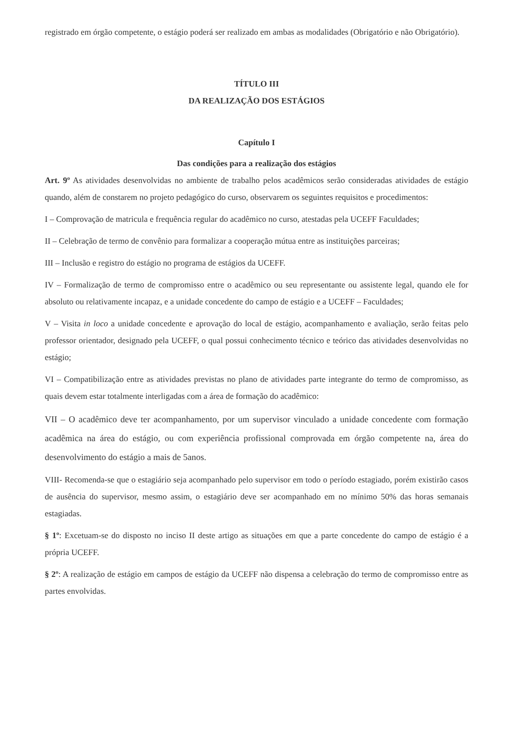registrado em órgão competente, o estágio poderá ser realizado em ambas as modalidades (Obrigatório e não Obrigatório).
TÍTULO III
DA REALIZAÇÃO DOS ESTÁGIOS
Capítulo I
Das condições para a realização dos estágios
Art. 9º As atividades desenvolvidas no ambiente de trabalho pelos acadêmicos serão consideradas atividades de estágio quando, além de constarem no projeto pedagógico do curso, observarem os seguintes requisitos e procedimentos:
I – Comprovação de matricula e frequência regular do acadêmico no curso, atestadas pela UCEFF Faculdades;
II – Celebração de termo de convênio para formalizar a cooperação mútua entre as instituições parceiras;
III – Inclusão e registro do estágio no programa de estágios da UCEFF.
IV – Formalização de termo de compromisso entre o acadêmico ou seu representante ou assistente legal, quando ele for absoluto ou relativamente incapaz, e a unidade concedente do campo de estágio e a UCEFF – Faculdades;
V – Visita in loco a unidade concedente e aprovação do local de estágio, acompanhamento e avaliação, serão feitas pelo professor orientador, designado pela UCEFF, o qual possui conhecimento técnico e teórico das atividades desenvolvidas no estágio;
VI – Compatibilização entre as atividades previstas no plano de atividades parte integrante do termo de compromisso, as quais devem estar totalmente interligadas com a área de formação do acadêmico:
VII – O acadêmico deve ter acompanhamento, por um supervisor vinculado a unidade concedente com formação acadêmica na área do estágio, ou com experiência profissional comprovada em órgão competente na, área do desenvolvimento do estágio a mais de 5anos.
VIII- Recomenda-se que o estagiário seja acompanhado pelo supervisor em todo o período estagiado, porém existirão casos de ausência do supervisor, mesmo assim, o estagiário deve ser acompanhado em no mínimo 50% das horas semanais estagiadas.
§ 1º: Excetuam-se do disposto no inciso II deste artigo as situações em que a parte concedente do campo de estágio é a própria UCEFF.
§ 2º: A realização de estágio em campos de estágio da UCEFF não dispensa a celebração do termo de compromisso entre as partes envolvidas.